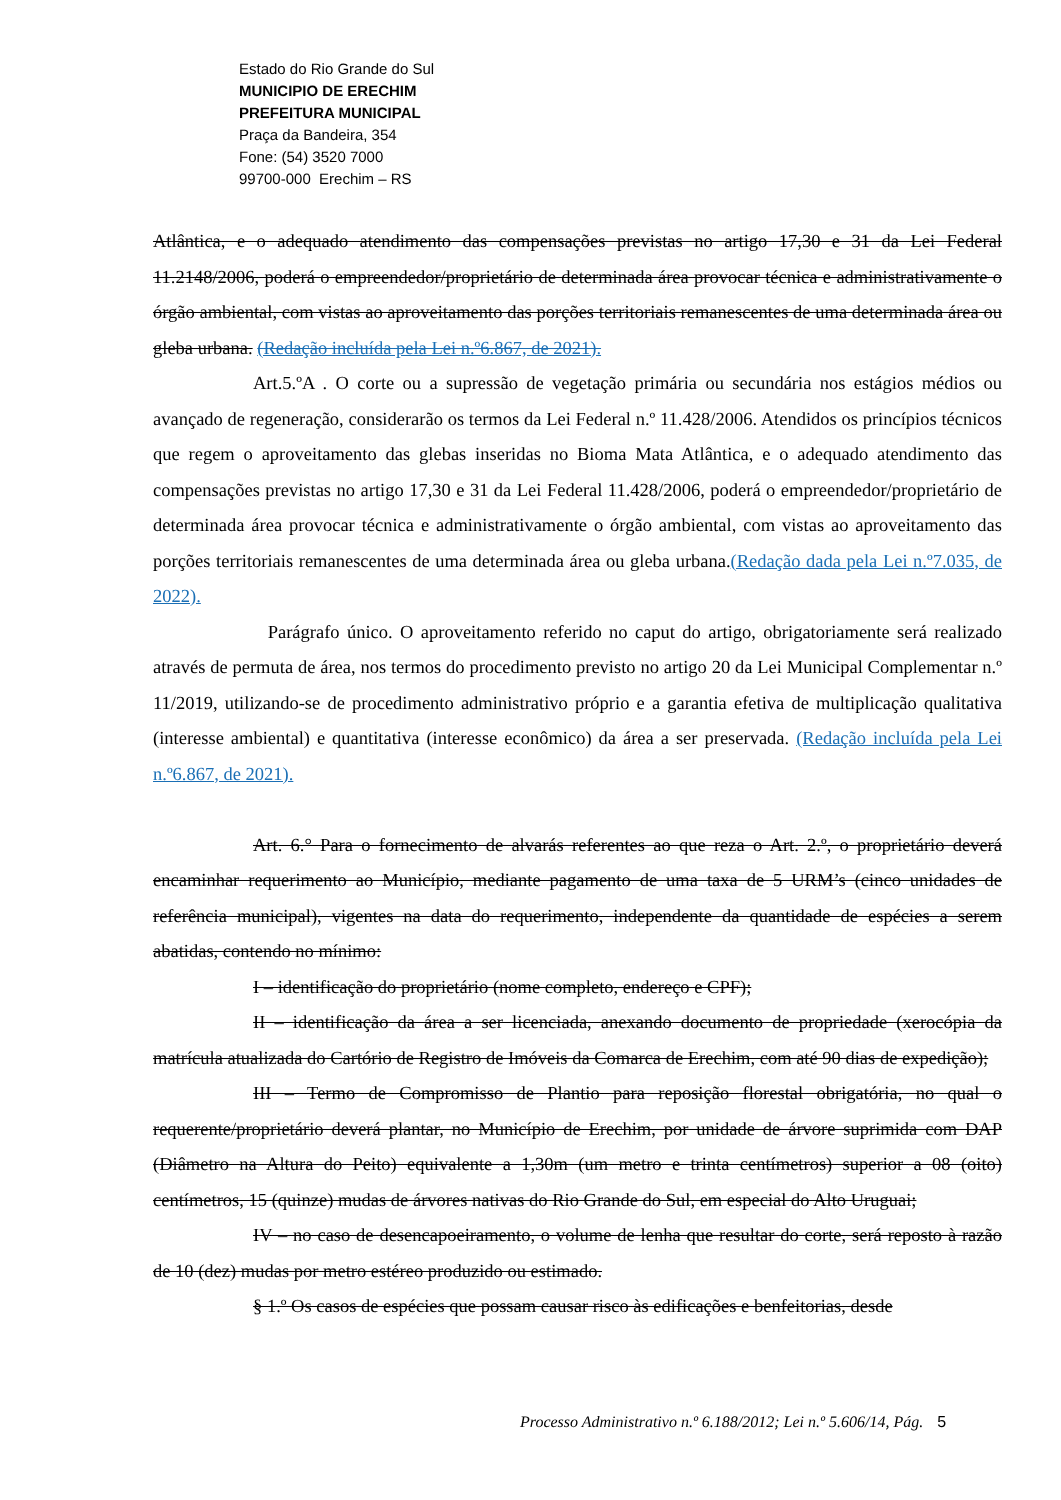Estado do Rio Grande do Sul
MUNICIPIO DE ERECHIM
PREFEITURA MUNICIPAL
Praça da Bandeira, 354
Fone: (54) 3520 7000
99700-000 Erechim – RS
Atlântica, e o adequado atendimento das compensações previstas no artigo 17,30 e 31 da Lei Federal 11.2148/2006, poderá o empreendedor/proprietário de determinada área provocar técnica e administrativamente o órgão ambiental, com vistas ao aproveitamento das porções territoriais remanescentes de uma determinada área ou gleba urbana. (Redação incluída pela Lei n.º6.867, de 2021).
Art.5.ºA . O corte ou a supressão de vegetação primária ou secundária nos estágios médios ou avançado de regeneração, considerarão os termos da Lei Federal n.º 11.428/2006. Atendidos os princípios técnicos que regem o aproveitamento das glebas inseridas no Bioma Mata Atlântica, e o adequado atendimento das compensações previstas no artigo 17,30 e 31 da Lei Federal 11.428/2006, poderá o empreendedor/proprietário de determinada área provocar técnica e administrativamente o órgão ambiental, com vistas ao aproveitamento das porções territoriais remanescentes de uma determinada área ou gleba urbana.(Redação dada pela Lei n.º7.035, de 2022).
Parágrafo único. O aproveitamento referido no caput do artigo, obrigatoriamente será realizado através de permuta de área, nos termos do procedimento previsto no artigo 20 da Lei Municipal Complementar n.º 11/2019, utilizando-se de procedimento administrativo próprio e a garantia efetiva de multiplicação qualitativa (interesse ambiental) e quantitativa (interesse econômico) da área a ser preservada. (Redação incluída pela Lei n.º6.867, de 2021).
Art. 6.° Para o fornecimento de alvarás referentes ao que reza o Art. 2.º, o proprietário deverá encaminhar requerimento ao Município, mediante pagamento de uma taxa de 5 URM’s (cinco unidades de referência municipal), vigentes na data do requerimento, independente da quantidade de espécies a serem abatidas, contendo no mínimo:
I – identificação do proprietário (nome completo, endereço e CPF);
II – identificação da área a ser licenciada, anexando documento de propriedade (xerocópia da matrícula atualizada do Cartório de Registro de Imóveis da Comarca de Erechim, com até 90 dias de expedição);
III – Termo de Compromisso de Plantio para reposição florestal obrigatória, no qual o requerente/proprietário deverá plantar, no Município de Erechim, por unidade de árvore suprimida com DAP (Diâmetro na Altura do Peito) equivalente a 1,30m (um metro e trinta centímetros) superior a 08 (oito) centímetros, 15 (quinze) mudas de árvores nativas do Rio Grande do Sul, em especial do Alto Uruguai;
IV – no caso de desencapoeiramento, o volume de lenha que resultar do corte, será reposto à razão de 10 (dez) mudas por metro estéreo produzido ou estimado.
§ 1.º Os casos de espécies que possam causar risco às edificações e benfeitorias, desde
Processo Administrativo n.º 6.188/2012; Lei n.º 5.606/14, Pág. 5